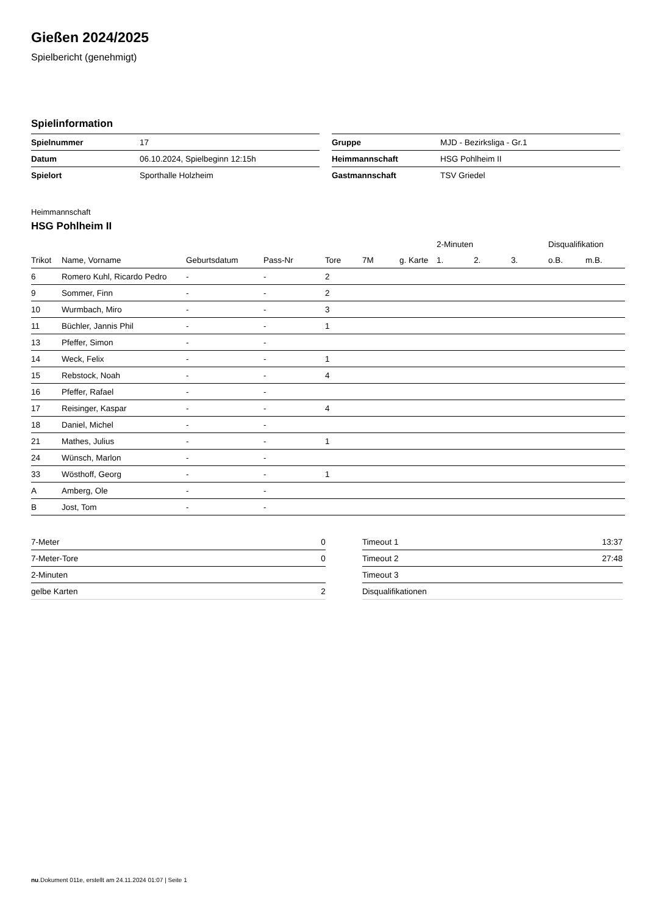Gießen 2024/2025
Spielbericht (genehmigt)
Spielinformation
| Spielnummer | 17 |
| Datum | 06.10.2024, Spielbeginn 12:15h |
| Spielort | Sporthalle Holzheim |
| Gruppe | MJD - Bezirksliga - Gr.1 |
| Heimmannschaft | HSG Pohlheim II |
| Gastmannschaft | TSV Griedel |
Heimmannschaft
HSG Pohlheim II
| | | | | | | | 2-Minuten | | | Disqualifikation | |
| --- | --- | --- | --- | --- | --- | --- | --- | --- | --- | --- | --- |
| Trikot | Name, Vorname | Geburtsdatum | Pass-Nr | Tore | 7M | g. Karte | 1. | 2. | 3. | o.B. | m.B. |
| 6 | Romero Kuhl, Ricardo Pedro | - | - | 2 | | | | | | | |
| 9 | Sommer, Finn | - | - | 2 | | | | | | | |
| 10 | Wurmbach, Miro | - | - | 3 | | | | | | | |
| 11 | Büchler, Jannis Phil | - | - | 1 | | | | | | | |
| 13 | Pfeffer, Simon | - | - | | | | | | | | |
| 14 | Weck, Felix | - | - | 1 | | | | | | | |
| 15 | Rebstock, Noah | - | - | 4 | | | | | | | |
| 16 | Pfeffer, Rafael | - | - | | | | | | | | |
| 17 | Reisinger, Kaspar | - | - | 4 | | | | | | | |
| 18 | Daniel, Michel | - | - | | | | | | | | |
| 21 | Mathes, Julius | - | - | 1 | | | | | | | |
| 24 | Wünsch, Marlon | - | - | | | | | | | | |
| 33 | Wösthoff, Georg | - | - | 1 | | | | | | | |
| A | Amberg, Ole | - | - | | | | | | | | |
| B | Jost, Tom | - | - | | | | | | | | |
| 7-Meter | 0 |
| 7-Meter-Tore | 0 |
| 2-Minuten | |
| gelbe Karten | 2 |
| Timeout 1 | 13:37 |
| Timeout 2 | 27:48 |
| Timeout 3 | |
| Disqualifikationen | |
nu.Dokument 011e, erstellt am 24.11.2024 01:07 | Seite 1